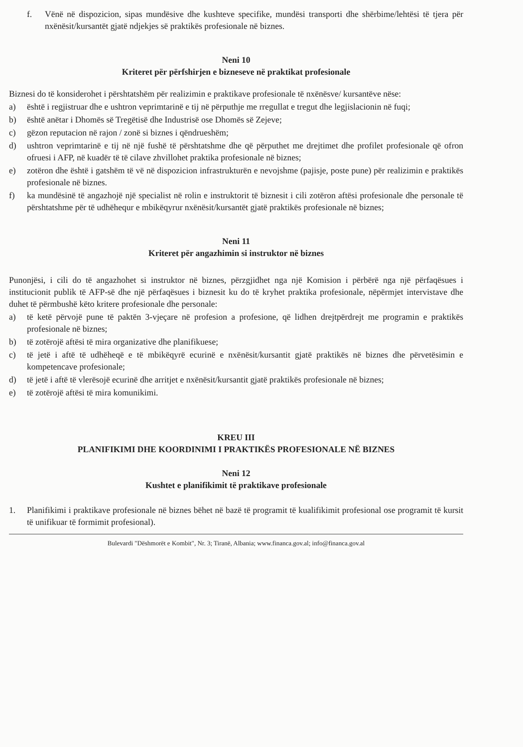f. Vënë në dispozicion, sipas mundësive dhe kushteve specifike, mundësi transporti dhe shërbime/lehtësi të tjera për nxënësit/kursantët gjatë ndjekjes së praktikës profesionale në biznes.
Neni 10
Kriteret për përfshirjen e bizneseve në praktikat profesionale
Biznesi do të konsiderohet i përshtatshëm për realizimin e praktikave profesionale të nxënësve/ kursantëve nëse:
a) është i regjistruar dhe e ushtron veprimtarinë e tij në përputhje me rregullat e tregut dhe legjislacionin në fuqi;
b) është anëtar i Dhomës së Tregëtisë dhe Industrisë ose Dhomës së Zejeve;
c) gëzon reputacion në rajon / zonë si biznes i qëndrueshëm;
d) ushtron veprimtarinë e tij në një fushë të përshtatshme dhe që përputhet me drejtimet dhe profilet profesionale që ofron ofruesi i AFP, në kuadër të të cilave zhvillohet praktika profesionale në biznes;
e) zotëron dhe është i gatshëm të vë në dispozicion infrastrukturën e nevojshme (pajisje, poste pune) për realizimin e praktikës profesionale në biznes.
f) ka mundësinë të angazhojë një specialist në rolin e instruktorit të biznesit i cili zotëron aftësi profesionale dhe personale të përshtatshme për të udhëhequr e mbikëqyrur nxënësit/kursantët gjatë praktikës profesionale në biznes;
Neni 11
Kriteret për angazhimin si instruktor në biznes
Punonjësi, i cili do të angazhohet si instruktor në biznes, përzgjidhet nga një Komision i përbërë nga një përfaqësues i institucionit publik të AFP-së dhe një përfaqësues i biznesit ku do të kryhet praktika profesionale, nëpërmjet intervistave dhe duhet të përmbushë këto kritere profesionale dhe personale:
a) të ketë përvojë pune të paktën 3-vjeçare në profesion a profesione, që lidhen drejtpërdrejt me programin e praktikës profesionale në biznes;
b) të zotërojë aftësi të mira organizative dhe planifikuese;
c) të jetë i aftë të udhëheqë e të mbikëqyrë ecurinë e nxënësit/kursantit gjatë praktikës në biznes dhe përvetësimin e kompetencave profesionale;
d) të jetë i aftë të vlerësojë ecurinë dhe arritjet e nxënësit/kursantit gjatë praktikës profesionale në biznes;
e) të zotërojë aftësi të mira komunikimi.
KREU III
PLANIFIKIMI DHE KOORDINIMI I PRAKTIKËS PROFESIONALE NË BIZNES
Neni 12
Kushtet e planifikimit të praktikave profesionale
1. Planifikimi i praktikave profesionale në biznes bëhet në bazë të programit të kualifikimit profesional ose programit të kursit të unifikuar të formimit profesional).
Bulevardi "Dëshmorët e Kombit", Nr. 3; Tiranë, Albania; www.financa.gov.al; info@financa.gov.al